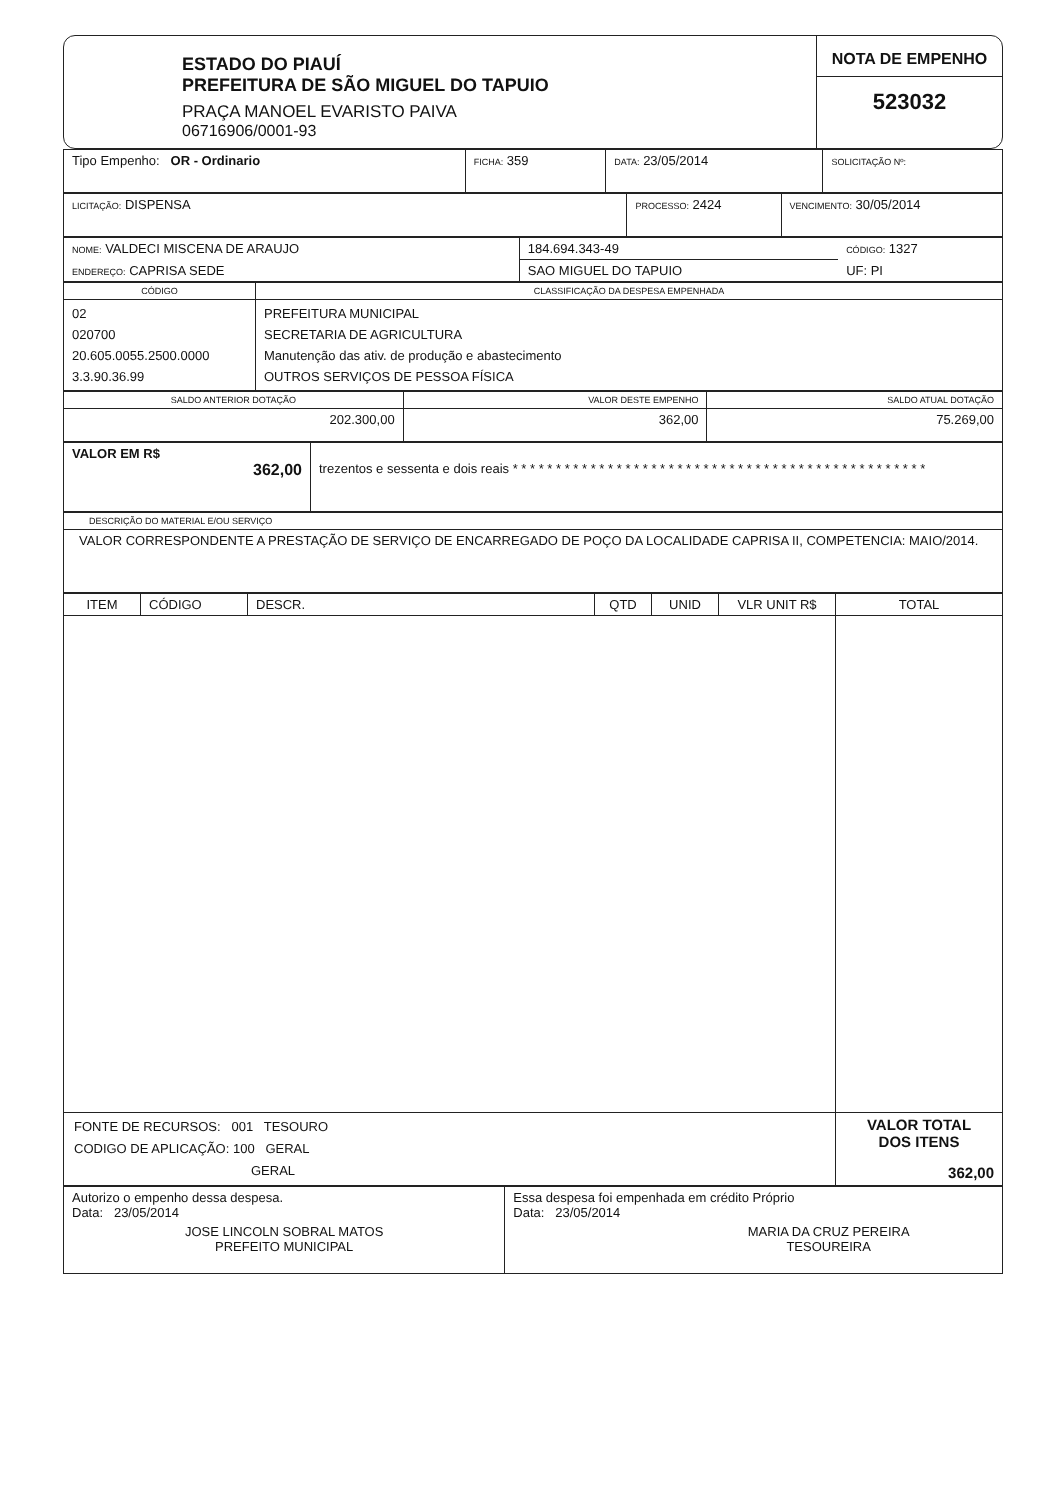ESTADO DO PIAUÍ
PREFEITURA DE SÃO MIGUEL DO TAPUIO
PRAÇA MANOEL EVARISTO PAIVA
06716906/0001-93
NOTA DE EMPENHO
523032
| Tipo Empenho: OR - Ordinario | FICHA: 359 | DATA: 23/05/2014 | SOLICITAÇÃO Nº: |
| LICITAÇÃO: DISPENSA | PROCESSO: 2424 | VENCIMENTO: 30/05/2014 |
| NOME: VALDECI MISCENA DE ARAUJO | 184.694.343-49 | CÓDIGO: 1327 |
| ENDEREÇO: CAPRISA SEDE | SAO MIGUEL DO TAPUIO | UF: PI |
| CÓDIGO | CLASSIFICAÇÃO DA DESPESA EMPENHADA |
| --- | --- |
| 02 020700 20.605.0055.2500.0000 3.3.90.36.99 | PREFEITURA MUNICIPAL SECRETARIA DE AGRICULTURA Manutenção das ativ. de produção e abastecimento OUTROS SERVIÇOS DE PESSOA FÍSICA |
| SALDO ANTERIOR DOTAÇÃO | VALOR DESTE EMPENHO | SALDO ATUAL DOTAÇÃO |
| --- | --- | --- |
| 202.300,00 | 362,00 | 75.269,00 |
| VALOR EM R$ 362,00 | trezentos e sessenta e dois reais * * * * * * * * * * * * * * * * * * * * * * * * * * * * * * * * * * * * * * * * * * * * * * * * |
| DESCRIÇÃO DO MATERIAL E/OU SERVIÇO |
| VALOR CORRESPONDENTE A PRESTAÇÃO DE SERVIÇO DE ENCARREGADO DE POÇO DA LOCALIDADE CAPRISA II, COMPETENCIA: MAIO/2014. |
| ITEM | CÓDIGO | DESCR. | QTD | UNID | VLR UNIT R$ | TOTAL |
| --- | --- | --- | --- | --- | --- | --- |
| FONTE DE RECURSOS: 001 TESOURO CODIGO DE APLICAÇÃO: 100 GERAL GERAL | | | | | | VALOR TOTAL DOS ITENS 362,00 |
| Autorizo o empenho dessa despesa. Data: 23/05/2014 JOSE LINCOLN SOBRAL MATOS PREFEITO MUNICIPAL | Essa despesa foi empenhada em crédito Próprio Data: 23/05/2014 MARIA DA CRUZ PEREIRA TESOUREIRA |